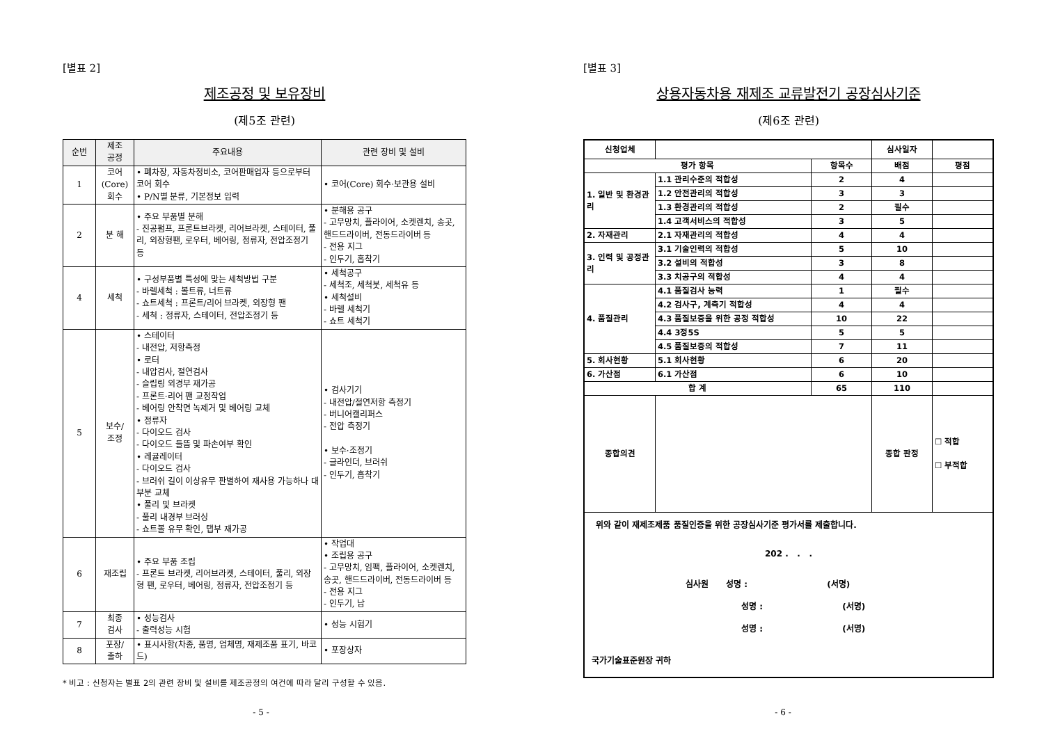[별표 2]
제조공정 및 보유장비
(제5조 관련)
| 순번 | 제조 공정 | 주요내용 | 관련 장비 및 설비 |
| --- | --- | --- | --- |
| 1 | 코어 (Core) 회수 | • 폐차장, 자동차정비소, 코어판매업자 등으로부터 코어 회수 • P/N별 분류, 기본정보 입력 | • 코어(Core) 회수·보관용 설비 |
| 2 | 분 해 | • 주요 부품별 분해 - 진공펌프, 프론트브라켓, 리어브라켓, 스테이터, 풀리, 외장형팬, 로우터, 베어링, 정류자, 전압조정기 등 | • 분해용 공구 - 고무망치, 플라이어, 소켓렌치, 송곳, 핸드드라이버, 전동드라이버 등 - 전용 지그 - 인두기, 흡착기 |
| 4 | 세척 | • 구성부품별 특성에 맞는 세척방법 구분 - 바렐세척 : 볼트류, 너트류 - 쇼트세척 : 프론트/리어 브라켓, 외장형 팬 - 세척 : 정류자, 스테이터, 전압조정기 등 | • 세척공구 - 세척조, 세척붓, 세척유 등 • 세척설비 - 바렐 세척기 - 쇼트 세척기 |
| 5 | 보수/ 조정 | • 스테이터 - 내전압, 저항측정 • 로터 - 내압검사, 절연검사 - 슬립링 외경부 재가공 - 프론트·리어 팬 교정작업 - 베어링 안착면 녹제거 및 베어링 교체 • 정류자 - 다이오드 검사 - 다이오드 들뜸 및 파손여부 확인 • 레귤레이터 - 다이오드 검사 - 브러쉬 길이 이상유무 판별하여 재사용 가능하나 대부분 교체 • 풀리 및 브라켓 - 풀리 내경부 브러싱 - 쇼트볼 유무 확인, 탭부 재가공 | • 검사기기 - 내전압/절연저항 측정기 - 버니어캘리퍼스 - 전압 측정기 • 보수·조정기 - 글라인더, 브러쉬 - 인두기, 흡착기 |
| 6 | 재조립 | • 주요 부품 조립 - 프론트 브라켓, 리어브라켓, 스테이터, 풀리, 외장형 팬, 로우터, 베어링, 정류자, 전압조정기 등 | • 작업대 • 조립용 공구 - 고무망치, 임팩, 플라이어, 소켓렌치, 송곳, 핸드드라이버, 전동드라이버 등 - 전용 지그 - 인두기, 납 |
| 7 | 최종 검사 | • 성능검사 - 출력성능 시험 | • 성능 시험기 |
| 8 | 포장/ 출하 | • 표시사항(차종, 품명, 업체명, 재제조품 표기, 바코드) | • 포장상자 |
* 비고 : 신청자는 별표 2의 관련 장비 및 설비를 제조공정의 여건에 따라 달리 구성할 수 있음.
- 5 -
[별표 3]
상용자동차용 재제조 교류발전기 공장심사기준
(제6조 관련)
| 신청업체 | | | 심사일자 | |
| 평가 항목 | | 항목수 | 배점 | 평점 |
| 1. 일반 및 환경관리 | 1.1 관리수준의 적합성 | 2 | 4 | |
| | 1.2 안전관리의 적합성 | 3 | 3 | |
| | 1.3 환경관리의 적합성 | 2 | 필수 | |
| | 1.4 고객서비스의 적합성 | 3 | 5 | |
| 2. 자재관리 | 2.1 자재관리의 적합성 | 4 | 4 | |
| 3. 인력 및 공정관리 | 3.1 기술인력의 적합성 | 5 | 10 | |
| | 3.2 설비의 적합성 | 3 | 8 | |
| | 3.3 치공구의 적합성 | 4 | 4 | |
| 4. 품질관리 | 4.1 품질검사 능력 | 1 | 필수 | |
| | 4.2 검사구, 계측기 적합성 | 4 | 4 | |
| | 4.3 품질보증을 위한 공정 적합성 | 10 | 22 | |
| | 4.4 3정5S | 5 | 5 | |
| | 4.5 품질보증의 적합성 | 7 | 11 | |
| 5. 회사현황 | 5.1 회사현황 | 6 | 20 | |
| 6. 가산점 | 6.1 가산점 | 6 | 10 | |
| 합 계 | | 65 | 110 | |
| 종합의견 | | | 종합 판정 | ☐ 적합 ☐ 부적합 |
| 위와 같이 재제조제품 품질인증을 위한 공장심사기준 평가서를 제출합니다. 202 . . . 심사원 성명 : (서명) 성명 : (서명) 성명 : (서명) 국가기술표준원장 귀하 | | | | |
- 6 -